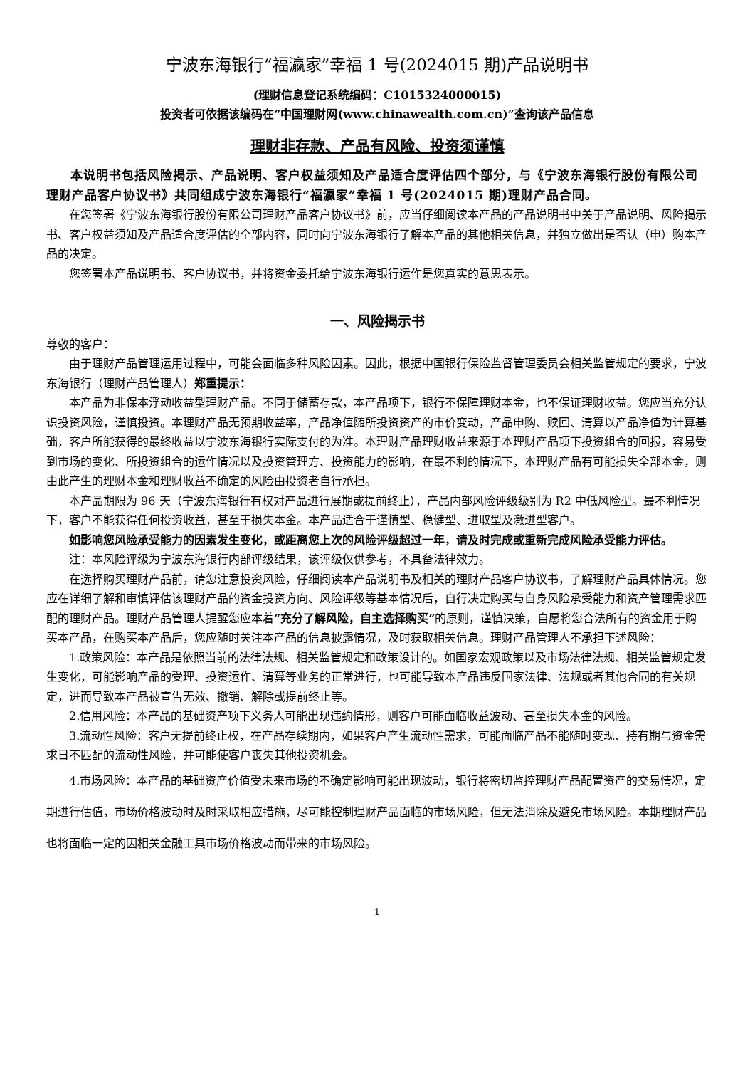宁波东海银行“福瀛家”幸福 1 号(2024015 期)产品说明书
(理财信息登记系统编码：C1015324000015)
投资者可依据该编码在“中国理财网(www.chinawealth.com.cn)”查询该产品信息
理财非存款、产品有风险、投资须谨慎
本说明书包括风险揭示、产品说明、客户权益须知及产品适合度评估四个部分，与《宁波东海银行股份有限公司理财产品客户协议书》共同组成宁波东海银行“福瀛家”幸福 1 号(2024015 期)理财产品合同。
在您签署《宁波东海银行股份有限公司理财产品客户协议书》前，应当仔细阅读本产品的产品说明书中关于产品说明、风险揭示书、客户权益须知及产品适合度评估的全部内容，同时向宁波东海银行了解本产品的其他相关信息，并独立做出是否认（申）购本产品的决定。
您签署本产品说明书、客户协议书，并将资金委托给宁波东海银行运作是您真实的意思表示。
一、风险揭示书
尊敬的客户：
由于理财产品管理运用过程中，可能会面临多种风险因素。因此，根据中国银行保险监督管理委员会相关监管规定的要求，宁波东海银行（理财产品管理人）郑重提示：
本产品为非保本浮动收益型理财产品。不同于储蓄存款，本产品项下，银行不保障理财本金，也不保证理财收益。您应当充分认识投资风险，谨慎投资。本理财产品无预期收益率，产品净值随所投资资产的市价变动，产品申购、赎回、清算以产品净值为计算基础，客户所能获得的最终收益以宁波东海银行实际支付的为准。本理财产品理财收益来源于本理财产品项下投资组合的回报，容易受到市场的变化、所投资组合的运作情况以及投资管理方、投资能力的影响，在最不利的情况下，本理财产品有可能损失全部本金，则由此产生的理财本金和理财收益不确定的风险由投资者自行承担。
本产品期限为 96 天（宁波东海银行有权对产品进行展期或提前终止），产品内部风险评级级别为 R2 中低风险型。最不利情况下，客户不能获得任何投资收益，甚至于损失本金。本产品适合于谨慎型、稳健型、进取型及激进型客户。
如影响您风险承受能力的因素发生变化，或距离您上次的风险评级超过一年，请及时完成或重新完成风险承受能力评估。
注：本风险评级为宁波东海银行内部评级结果，该评级仅供参考，不具备法律效力。
在选择购买理财产品前，请您注意投资风险，仔细阅读本产品说明书及相关的理财产品客户协议书，了解理财产品具体情况。您应在详细了解和审慎评估该理财产品的资金投资方向、风险评级等基本情况后，自行决定购买与自身风险承受能力和资产管理需求匹配的理财产品。理财产品管理人提醒您应本着“充分了解风险，自主选择购买”的原则，谨慎决策，自愿将您合法所有的资金用于购买本产品，在购买本产品后，您应随时关注本产品的信息披露情况，及时获取相关信息。理财产品管理人不承担下述风险：
1.政策风险：本产品是依照当前的法律法规、相关监管规定和政策设计的。如国家宏观政策以及市场法律法规、相关监管规定发生变化，可能影响产品的受理、投资运作、清算等业务的正常进行，也可能导致本产品违反国家法律、法规或者其他合同的有关规定，进而导致本产品被宣告无效、撤销、解除或提前终止等。
2.信用风险：本产品的基础资产项下义务人可能出现违约情形，则客户可能面临收益波动、甚至损失本金的风险。
3.流动性风险：客户无提前终止权，在产品存续期内，如果客户产生流动性需求，可能面临产品不能随时变现、持有期与资金需求日不匹配的流动性风险，并可能使客户丧失其他投资机会。
4.市场风险：本产品的基础资产价值受未来市场的不确定影响可能出现波动，银行将密切监控理财产品配置资产的交易情况，定期进行估值，市场价格波动时及时采取相应措施，尽可能控制理财产品面临的市场风险，但无法消除及避免市场风险。本期理财产品也将面临一定的因相关金融工具市场价格波动而带来的市场风险。
1